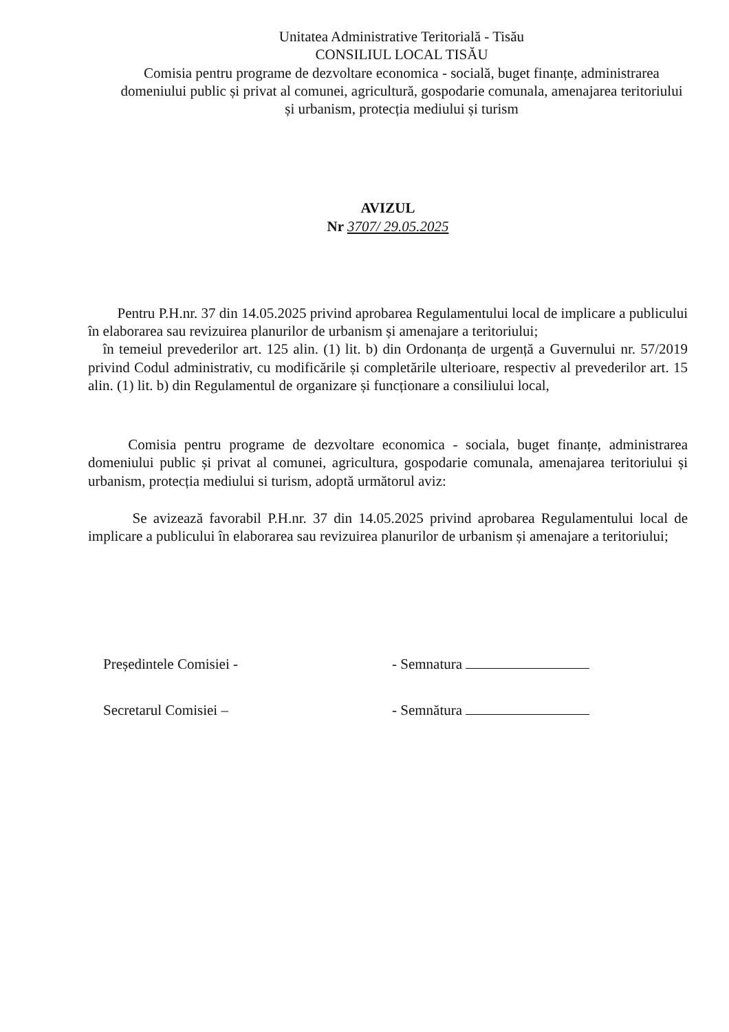Unitatea Administrative Teritorială - Tisău
CONSILIUL LOCAL TISĂU
Comisia pentru programe de dezvoltare economica - socială, buget finanțe, administrarea domeniului public și privat al comunei, agricultură, gospodarie comunala, amenajarea teritoriului și urbanism, protecția mediului și turism
AVIZUL
Nr 3707/ 29.05.2025
Pentru P.H.nr. 37 din 14.05.2025 privind aprobarea Regulamentului local de implicare a publicului în elaborarea sau revizuirea planurilor de urbanism și amenajare a teritoriului;
în temeiul prevederilor art. 125 alin. (1) lit. b) din Ordonanța de urgență a Guvernului nr. 57/2019 privind Codul administrativ, cu modificările și completările ulterioare, respectiv al prevederilor art. 15 alin. (1) lit. b) din Regulamentul de organizare și funcționare a consiliului local,
Comisia pentru programe de dezvoltare economica - sociala, buget finanțe, administrarea domeniului public și privat al comunei, agricultura, gospodarie comunala, amenajarea teritoriului și urbanism, protecția mediului si turism, adoptă următorul aviz:
Se avizează favorabil P.H.nr. 37 din 14.05.2025 privind aprobarea Regulamentului local de implicare a publicului în elaborarea sau revizuirea planurilor de urbanism și amenajare a teritoriului;
Președintele Comisiei - - Semnatura
Secretarul Comisiei – - Semnătura